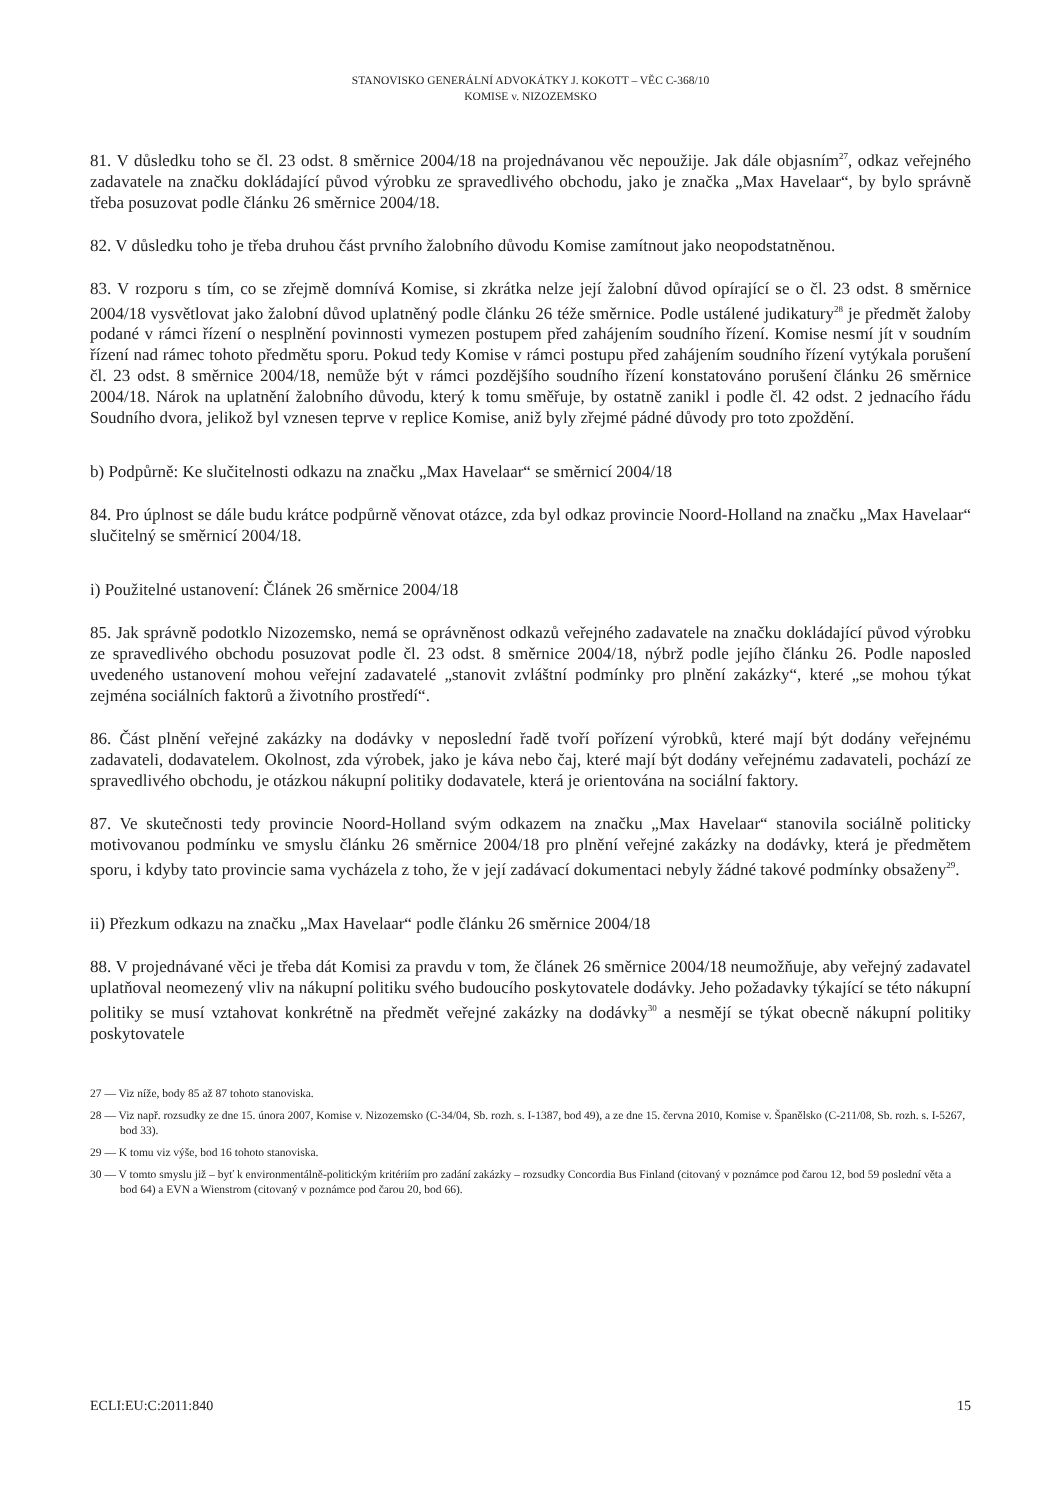STANOVISKO GENERÁLNÍ ADVOKÁTKY J. KOKOTT – VĚC C-368/10
KOMISE v. NIZOZEMSKO
81. V důsledku toho se čl. 23 odst. 8 směrnice 2004/18 na projednávanou věc nepoužije. Jak dále objasním<sup>27</sup>, odkaz veřejného zadavatele na značku dokládající původ výrobku ze spravedlivého obchodu, jako je značka „Max Havelaar“, by bylo správně třeba posuzovat podle článku 26 směrnice 2004/18.
82. V důsledku toho je třeba druhou část prvního žalobního důvodu Komise zamítnout jako neopodstatněnou.
83. V rozporu s tím, co se zřejmě domnívá Komise, si zkrátka nelze její žalobní důvod opírající se o čl. 23 odst. 8 směrnice 2004/18 vysvětlovat jako žalobní důvod uplatněný podle článku 26 téže směrnice. Podle ustálené judikatury<sup>28</sup> je předmět žaloby podané v rámci řízení o nesplnění povinnosti vymezen postupem před zahájením soudního řízení. Komise nesmí jít v soudním řízení nad rámec tohoto předmětu sporu. Pokud tedy Komise v rámci postupu před zahájením soudního řízení vytýkala porušení čl. 23 odst. 8 směrnice 2004/18, nemůže být v rámci pozdějšího soudního řízení konstatováno porušení článku 26 směrnice 2004/18. Nárok na uplatnění žalobního důvodu, který k tomu směřuje, by ostatně zanikl i podle čl. 42 odst. 2 jednacího řádu Soudního dvora, jelikož byl vznesen teprve v replice Komise, aniž byly zřejmé pádné důvody pro toto zpoždění.
b) Podpůrně: Ke slučitelnosti odkazu na značku „Max Havelaar“ se směrnicí 2004/18
84. Pro úplnost se dále budu krátce podpůrně věnovat otázce, zda byl odkaz provincie Noord-Holland na značku „Max Havelaar“ slučitelný se směrnicí 2004/18.
i) Použitelné ustanovení: Článek 26 směrnice 2004/18
85. Jak správně podotklo Nizozemsko, nemá se oprávněnost odkazů veřejného zadavatele na značku dokládající původ výrobku ze spravedlivého obchodu posuzovat podle čl. 23 odst. 8 směrnice 2004/18, nýbrž podle jejího článku 26. Podle naposled uvedeného ustanovení mohou veřejní zadavatelé „stanovit zvláštní podmínky pro plnění zakázky“, které „se mohou týkat zejména sociálních faktorů a životního prostředí“.
86. Část plnění veřejné zakázky na dodávky v neposlední řadě tvoří pořízení výrobků, které mají být dodány veřejnému zadavateli, dodavatelem. Okolnost, zda výrobek, jako je káva nebo čaj, které mají být dodány veřejnému zadavateli, pochází ze spravedlivého obchodu, je otázkou nákupní politiky dodavatele, která je orientována na sociální faktory.
87. Ve skutečnosti tedy provincie Noord-Holland svým odkazem na značku „Max Havelaar“ stanovila sociálně politicky motivovanou podmínku ve smyslu článku 26 směrnice 2004/18 pro plnění veřejné zakázky na dodávky, která je předmětem sporu, i kdyby tato provincie sama vycházela z toho, že v její zadávací dokumentaci nebyly žádné takové podmínky obsaženy<sup>29</sup>.
ii) Přezkum odkazu na značku „Max Havelaar“ podle článku 26 směrnice 2004/18
88. V projednávané věci je třeba dát Komisi za pravdu v tom, že článek 26 směrnice 2004/18 neumožňuje, aby veřejný zadavatel uplatňoval neomezený vliv na nákupní politiku svého budoucího poskytovatele dodávky. Jeho požadavky týkající se této nákupní politiky se musí vztahovat konkrétně na předmět veřejné zakázky na dodávky<sup>30</sup> a nesmějí se týkat obecně nákupní politiky poskytovatele
27 — Viz níže, body 85 až 87 tohoto stanoviska.
28 — Viz např. rozsudky ze dne 15. února 2007, Komise v. Nizozemsko (C-34/04, Sb. rozh. s. I-1387, bod 49), a ze dne 15. června 2010, Komise v. Španělsko (C-211/08, Sb. rozh. s. I-5267, bod 33).
29 — K tomu viz výše, bod 16 tohoto stanoviska.
30 — V tomto smyslu již – byť k environmentálně-politickým kritériím pro zadání zakázky – rozsudky Concordia Bus Finland (citovaný v poznámce pod čarou 12, bod 59 poslední věta a bod 64) a EVN a Wienstrom (citovaný v poznámce pod čarou 20, bod 66).
ECLI:EU:C:2011:840 15